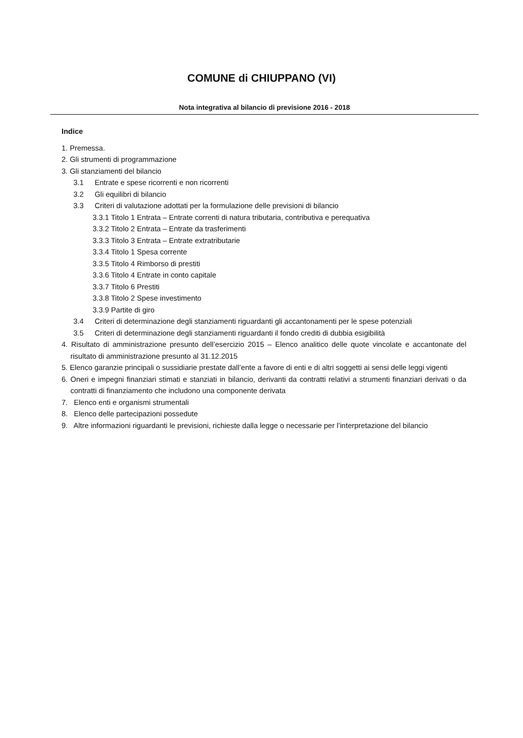COMUNE di CHIUPPANO (VI)
Nota integrativa al bilancio di previsione 2016 - 2018
Indice
1. Premessa.
2. Gli strumenti di programmazione
3. Gli stanziamenti del bilancio
3.1 Entrate e spese ricorrenti e non ricorrenti
3.2 Gli equilibri di bilancio
3.3 Criteri di valutazione adottati per la formulazione delle previsioni di bilancio
3.3.1 Titolo 1 Entrata – Entrate correnti di natura tributaria, contributiva e perequativa
3.3.2 Titolo 2 Entrata – Entrate da trasferimenti
3.3.3 Titolo 3 Entrata – Entrate extratributarie
3.3.4 Titolo 1 Spesa corrente
3.3.5 Titolo 4 Rimborso di prestiti
3.3.6 Titolo 4 Entrate in conto capitale
3.3.7 Titolo 6 Prestiti
3.3.8 Titolo 2 Spese investimento
3.3.9 Partite di giro
3.4 Criteri di determinazione degli stanziamenti riguardanti gli accantonamenti per le spese potenziali
3.5 Criteri di determinazione degli stanziamenti riguardanti il fondo crediti di dubbia esigibilità
4. Risultato di amministrazione presunto dell’esercizio 2015 – Elenco analitico delle quote vincolate e accantonate del risultato di amministrazione presunto al 31.12.2015
5. Elenco garanzie principali o sussidiarie prestate dall’ente a favore di enti e di altri soggetti ai sensi delle leggi vigenti
6. Oneri e impegni finanziari stimati e stanziati in bilancio, derivanti da contratti relativi a strumenti finanziari derivati o da contratti di finanziamento che includono una componente derivata
7. Elenco enti e organismi strumentali
8. Elenco delle partecipazioni possedute
9. Altre informazioni riguardanti le previsioni, richieste dalla legge o necessarie per l’interpretazione del bilancio